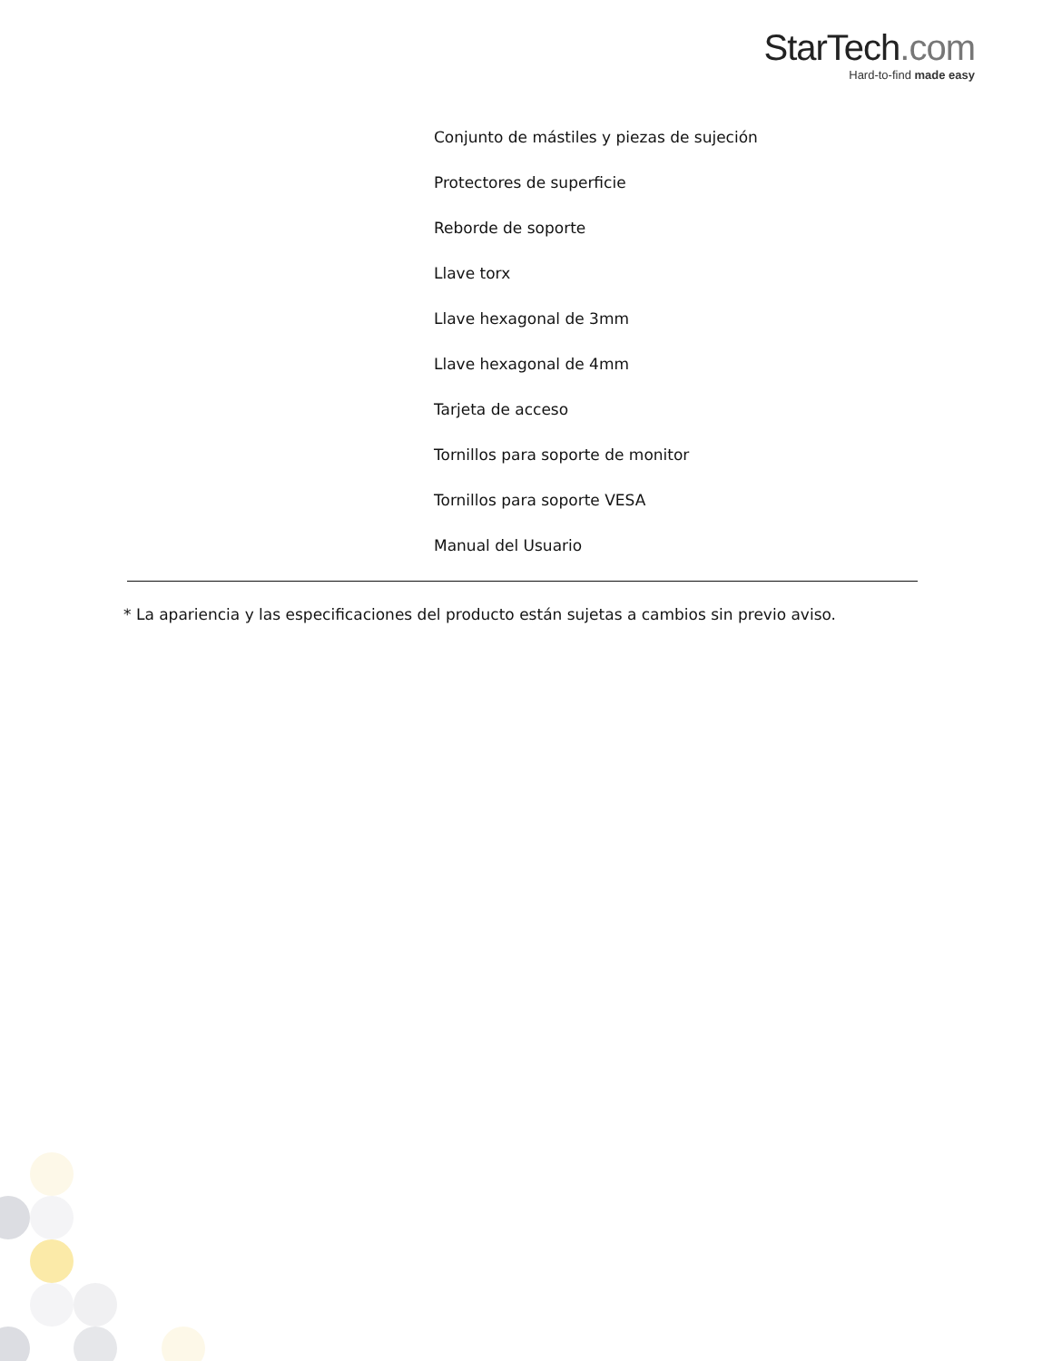StarTech.com
Hard-to-find made easy
Conjunto de mástiles y piezas de sujeción
Protectores de superficie
Reborde de soporte
Llave torx
Llave hexagonal de 3mm
Llave hexagonal de 4mm
Tarjeta de acceso
Tornillos para soporte de monitor
Tornillos para soporte VESA
Manual del Usuario
* La apariencia y las especificaciones del producto están sujetas a cambios sin previo aviso.